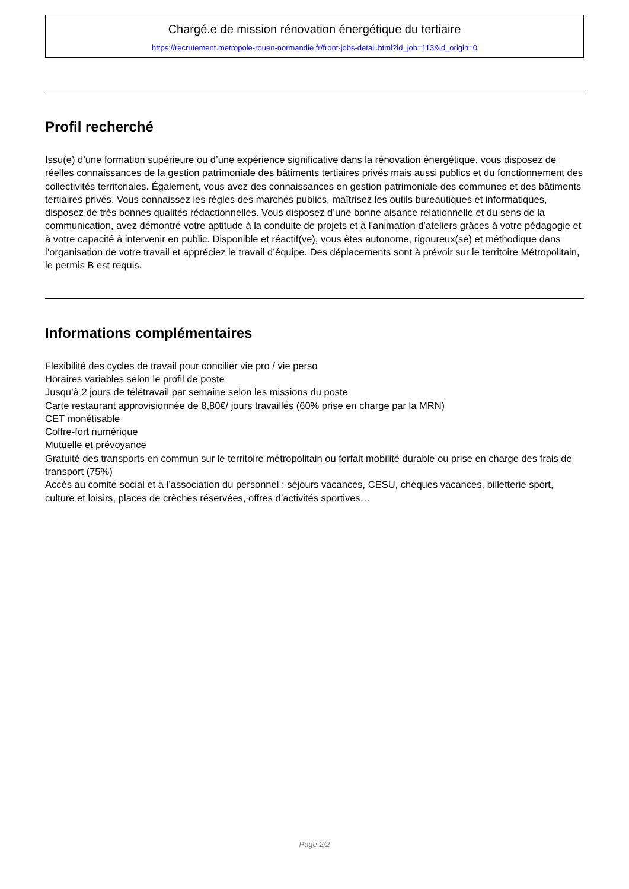Chargé.e de mission rénovation énergétique du tertiaire
https://recrutement.metropole-rouen-normandie.fr/front-jobs-detail.html?id_job=113&id_origin=0
Profil recherché
Issu(e) d’une formation supérieure ou d’une expérience significative dans la rénovation énergétique, vous disposez de réelles connaissances de la gestion patrimoniale des bâtiments tertiaires privés mais aussi publics et du fonctionnement des collectivités territoriales. Également, vous avez des connaissances en gestion patrimoniale des communes et des bâtiments tertiaires privés. Vous connaissez les règles des marchés publics, maîtrisez les outils bureautiques et informatiques, disposez de très bonnes qualités rédactionnelles. Vous disposez d’une bonne aisance relationnelle et du sens de la communication, avez démontré votre aptitude à la conduite de projets et à l’animation d’ateliers grâces à votre pédagogie et à votre capacité à intervenir en public. Disponible et réactif(ve), vous êtes autonome, rigoureux(se) et méthodique dans l’organisation de votre travail et appréciez le travail d’équipe. Des déplacements sont à prévoir sur le territoire Métropolitain, le permis B est requis.
Informations complémentaires
Flexibilité des cycles de travail pour concilier vie pro / vie perso
Horaires variables selon le profil de poste
Jusqu’à 2 jours de télétravail par semaine selon les missions du poste
Carte restaurant approvisionnée de 8,80€/ jours travaillés (60% prise en charge par la MRN)
CET monétisable
Coffre-fort numérique
Mutuelle et prévoyance
Gratuité des transports en commun sur le territoire métropolitain ou forfait mobilité durable ou prise en charge des frais de transport (75%)
Accès au comité social et à l’association du personnel : séjours vacances, CESU, chèques vacances, billetterie sport, culture et loisirs, places de crèches réservées, offres d’activités sportives…
Page 2/2